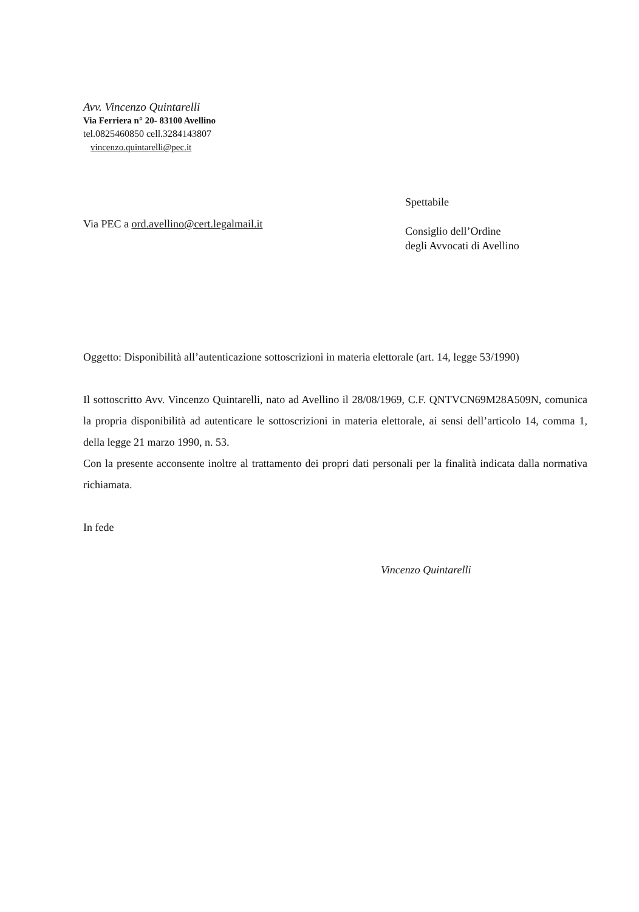Avv. Vincenzo Quintarelli
Via Ferriera n° 20- 83100 Avellino
tel.0825460850 cell.3284143807
vincenzo.quintarelli@pec.it
Via PEC a ord.avellino@cert.legalmail.it
Spettabile
Consiglio dell’Ordine
degli Avvocati di Avellino
Oggetto: Disponibilità all’autenticazione sottoscrizioni in materia elettorale (art. 14, legge 53/1990)
Il sottoscritto Avv. Vincenzo Quintarelli, nato ad Avellino il 28/08/1969, C.F. QNTVCN69M28A509N, comunica la propria disponibilità ad autenticare le sottoscrizioni in materia elettorale, ai sensi dell’articolo 14, comma 1, della legge 21 marzo 1990, n. 53.
Con la presente acconsente inoltre al trattamento dei propri dati personali per la finalità indicata dalla normativa richiamata.
In fede
Vincenzo Quintarelli